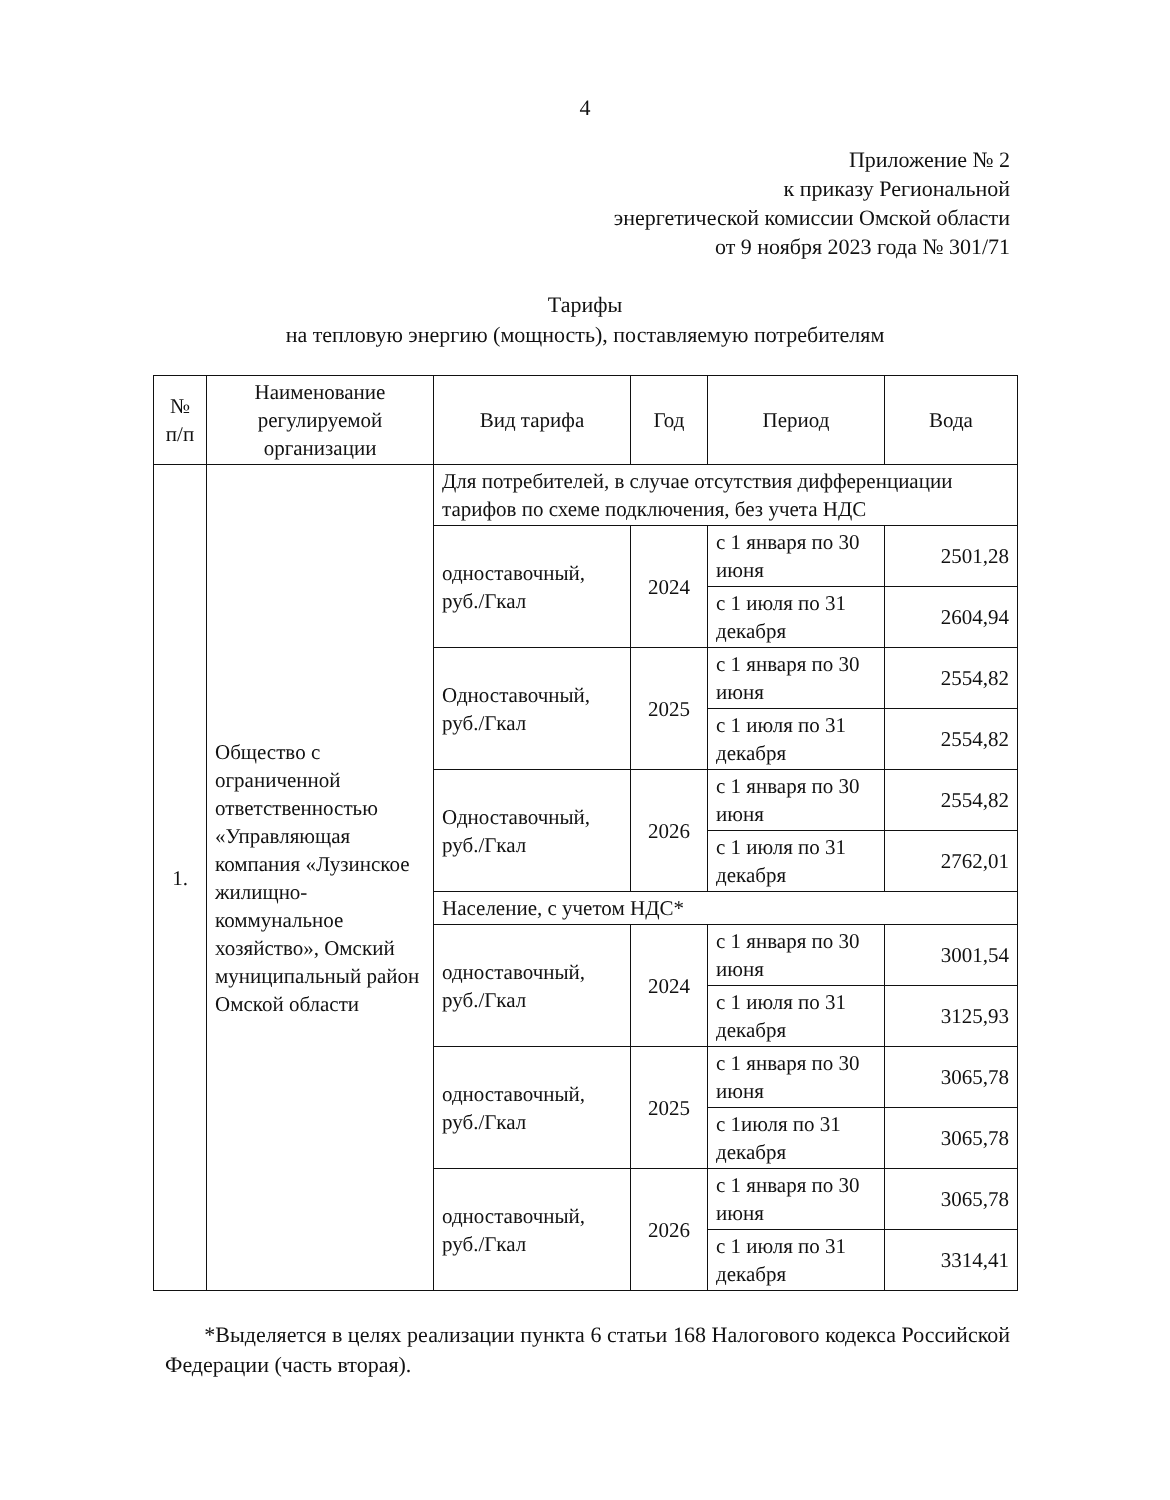4
Приложение № 2
к приказу Региональной
энергетической комиссии Омской области
от 9 ноября 2023 года № 301/71
Тарифы
на тепловую энергию (мощность), поставляемую потребителям
| № п/п | Наименование регулируемой организации | Вид тарифа | Год | Период | Вода |
| --- | --- | --- | --- | --- | --- |
| 1. | Общество с ограниченной ответственностью «Управляющая компания «Лузинское жилищно-коммунальное хозяйство», Омский муниципальный район Омской области | Для потребителей, в случае отсутствия дифференциации тарифов по схеме подключения, без учета НДС | | | |
| | | одноставочный, руб./Гкал | 2024 | с 1 января по 30 июня | 2501,28 |
| | | | | с 1 июля по 31 декабря | 2604,94 |
| | | Одноставочный, руб./Гкал | 2025 | с 1 января по 30 июня | 2554,82 |
| | | | | с 1 июля по 31 декабря | 2554,82 |
| | | Одноставочный, руб./Гкал | 2026 | с 1 января по 30 июня | 2554,82 |
| | | | | с 1 июля по 31 декабря | 2762,01 |
| | | Население, с учетом НДС* | | | |
| | | одноставочный, руб./Гкал | 2024 | с 1 января по 30 июня | 3001,54 |
| | | | | с 1 июля по 31 декабря | 3125,93 |
| | | одноставочный, руб./Гкал | 2025 | с 1 января по 30 июня | 3065,78 |
| | | | | с 1июля по 31 декабря | 3065,78 |
| | | одноставочный, руб./Гкал | 2026 | с 1 января по 30 июня | 3065,78 |
| | | | | с 1 июля по 31 декабря | 3314,41 |
*Выделяется в целях реализации пункта 6 статьи 168 Налогового кодекса Российской Федерации (часть вторая).